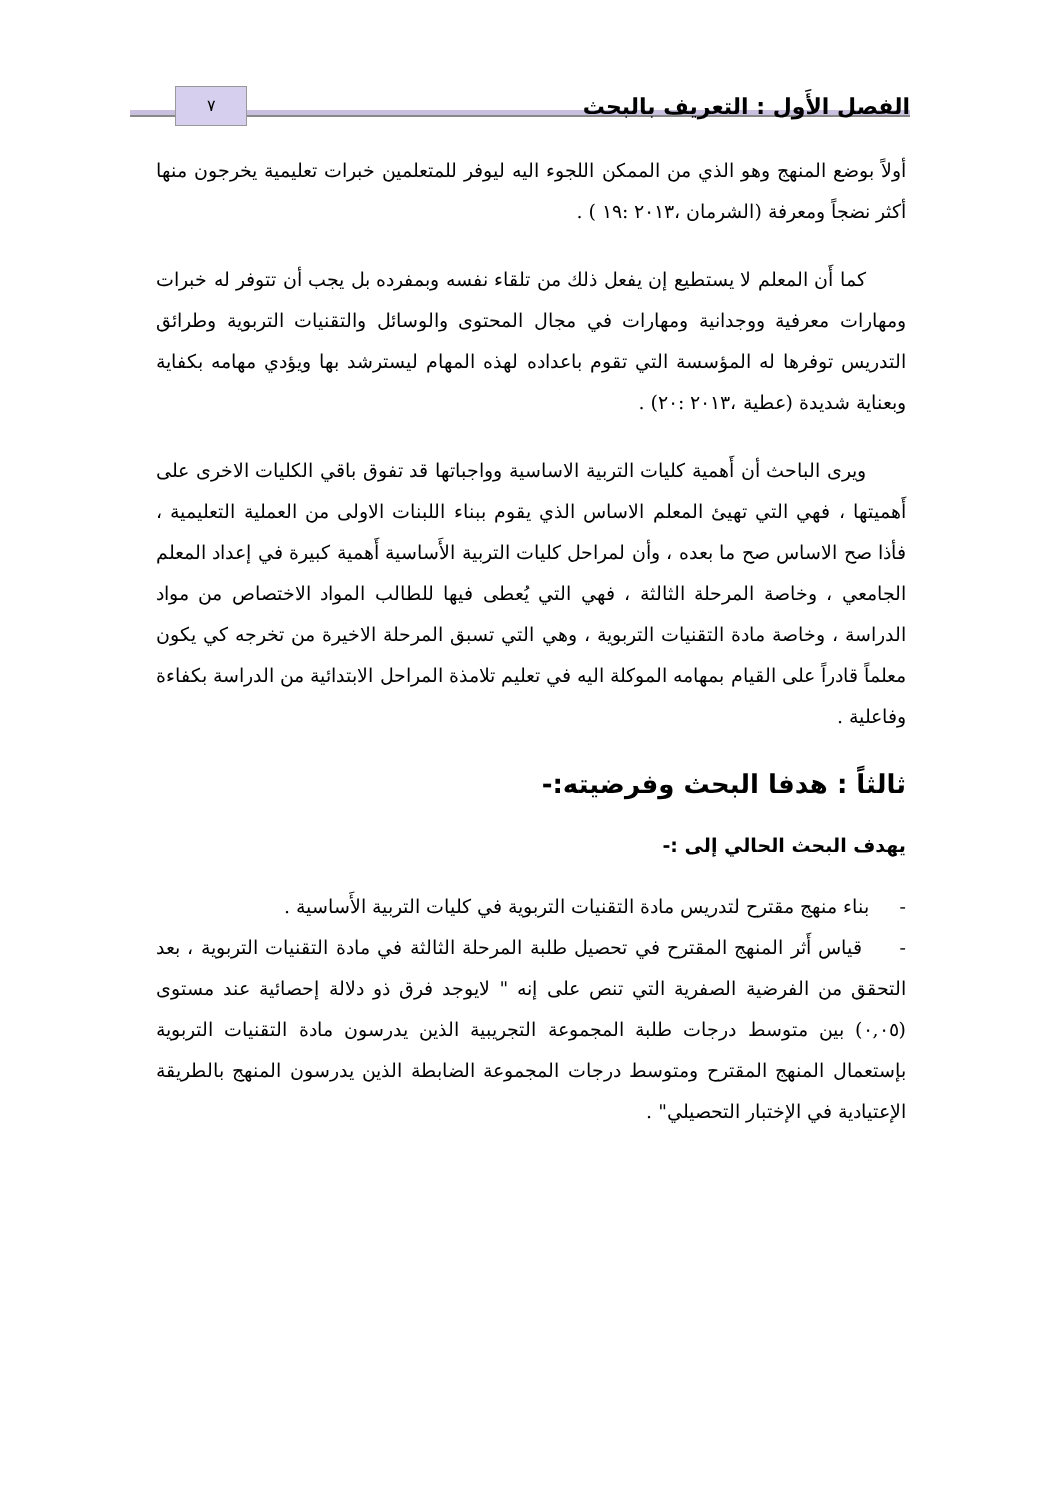الفصل الأَول : التعريف بالبحث ٧
أولاً بوضع المنهج وهو الذي من الممكن اللجوء اليه ليوفر للمتعلمين خبرات تعليمية يخرجون منها أكثر نضجاً ومعرفة (الشرمان ،٢٠١٣ :١٩ ) .
كما أَن المعلم لا يستطيع إن يفعل ذلك من تلقاء نفسه وبمفرده بل يجب أن تتوفر له خبرات ومهارات معرفية ووجدانية ومهارات في مجال المحتوى والوسائل والتقنيات التربوية وطرائق التدريس توفرها له المؤسسة التي تقوم باعداده لهذه المهام ليسترشد بها ويؤدي مهامه بكفاية وبعناية شديدة (عطية ،٢٠١٣ :٢٠) .
ويرى الباحث أن أَهمية كليات التربية الاساسية وواجباتها قد تفوق باقي الكليات الاخرى على أَهميتها ، فهي التي تهيئ المعلم الاساس الذي يقوم ببناء اللبنات الاولى من العملية التعليمية ، فأذا صح الاساس صح ما بعده ، وأن لمراحل كليات التربية الأَساسية أَهمية كبيرة في إعداد المعلم الجامعي ، وخاصة المرحلة الثالثة ، فهي التي يُعطى فيها للطالب المواد الاختصاص من مواد الدراسة ، وخاصة مادة التقنيات التربوية ، وهي التي تسبق المرحلة الاخيرة من تخرجه كي يكون معلماً قادراً على القيام بمهامه الموكلة اليه في تعليم تلامذة المراحل الابتدائية من الدراسة بكفاءة وفاعلية .
ثالثاً : هدفا البحث وفرضيته:-
يهدف البحث الحالي إلى :-
- بناء منهج مقترح لتدريس مادة التقنيات التربوية في كليات التربية الأَساسية .
- قياس أَثر المنهج المقترح في تحصيل طلبة المرحلة الثالثة في مادة التقنيات التربوية ، بعد التحقق من الفرضية الصفرية التي تنص على إنه " لايوجد فرق ذو دلالة إحصائية عند مستوى (٠,٠٥) بين متوسط درجات طلبة المجموعة التجريبية الذين يدرسون مادة التقنيات التربوية بإستعمال المنهج المقترح ومتوسط درجات المجموعة الضابطة الذين يدرسون المنهج بالطريقة الإعتيادية في الإختبار التحصيلي" .